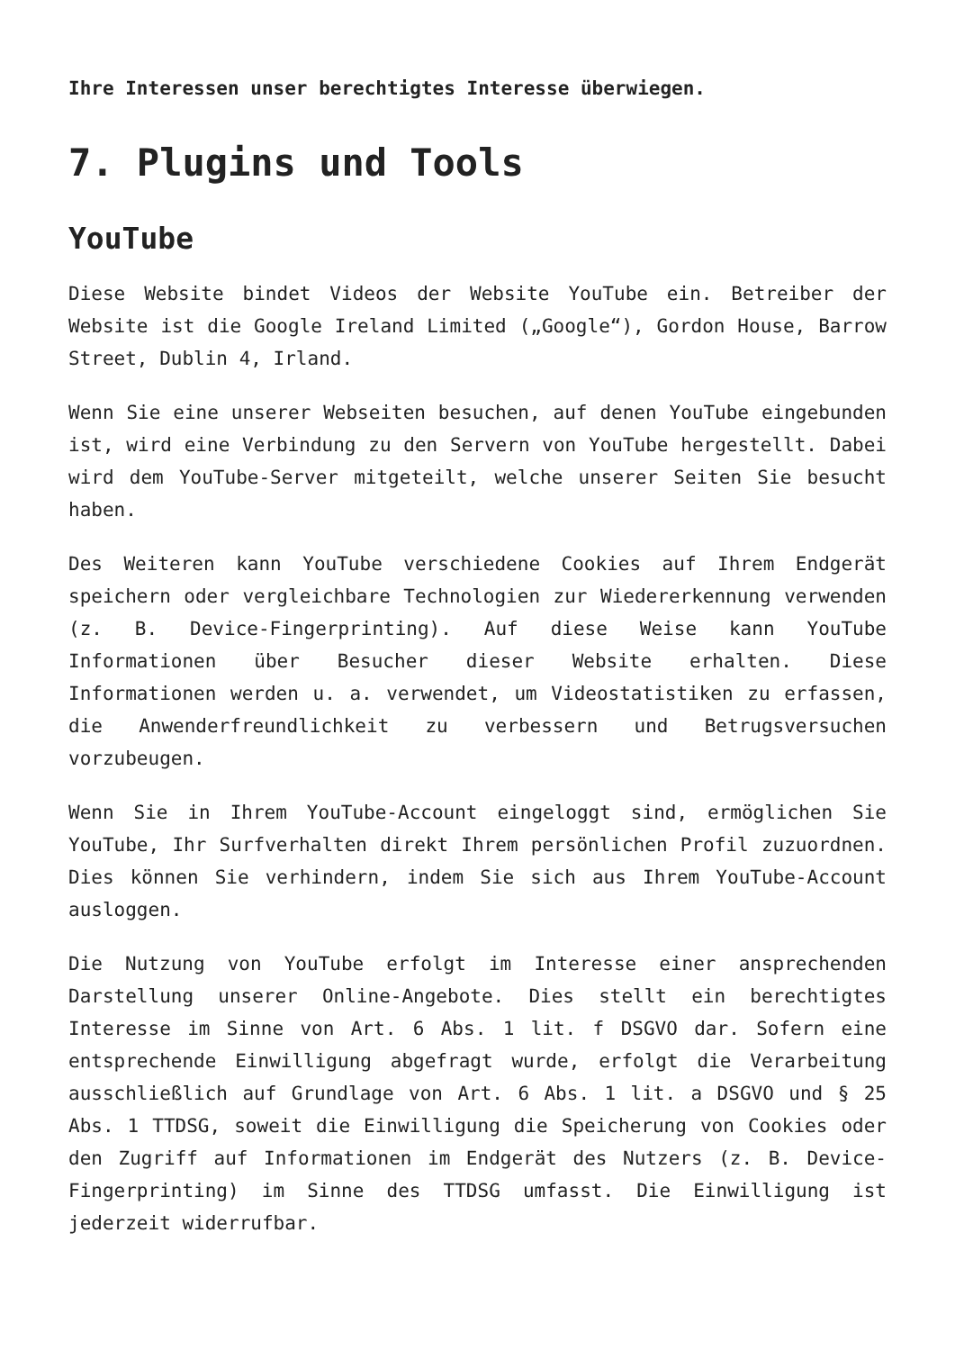Ihre Interessen unser berechtigtes Interesse überwiegen.
7. Plugins und Tools
YouTube
Diese Website bindet Videos der Website YouTube ein. Betreiber der Website ist die Google Ireland Limited („Google“), Gordon House, Barrow Street, Dublin 4, Irland.
Wenn Sie eine unserer Webseiten besuchen, auf denen YouTube eingebunden ist, wird eine Verbindung zu den Servern von YouTube hergestellt. Dabei wird dem YouTube-Server mitgeteilt, welche unserer Seiten Sie besucht haben.
Des Weiteren kann YouTube verschiedene Cookies auf Ihrem Endgerät speichern oder vergleichbare Technologien zur Wiedererkennung verwenden (z. B. Device-Fingerprinting). Auf diese Weise kann YouTube Informationen über Besucher dieser Website erhalten. Diese Informationen werden u. a. verwendet, um Videostatistiken zu erfassen, die Anwenderfreundlichkeit zu verbessern und Betrugsversuchen vorzubeugen.
Wenn Sie in Ihrem YouTube-Account eingeloggt sind, ermöglichen Sie YouTube, Ihr Surfverhalten direkt Ihrem persönlichen Profil zuzuordnen. Dies können Sie verhindern, indem Sie sich aus Ihrem YouTube-Account ausloggen.
Die Nutzung von YouTube erfolgt im Interesse einer ansprechenden Darstellung unserer Online-Angebote. Dies stellt ein berechtigtes Interesse im Sinne von Art. 6 Abs. 1 lit. f DSGVO dar. Sofern eine entsprechende Einwilligung abgefragt wurde, erfolgt die Verarbeitung ausschließlich auf Grundlage von Art. 6 Abs. 1 lit. a DSGVO und § 25 Abs. 1 TTDSG, soweit die Einwilligung die Speicherung von Cookies oder den Zugriff auf Informationen im Endgerät des Nutzers (z. B. Device-Fingerprinting) im Sinne des TTDSG umfasst. Die Einwilligung ist jederzeit widerrufbar.